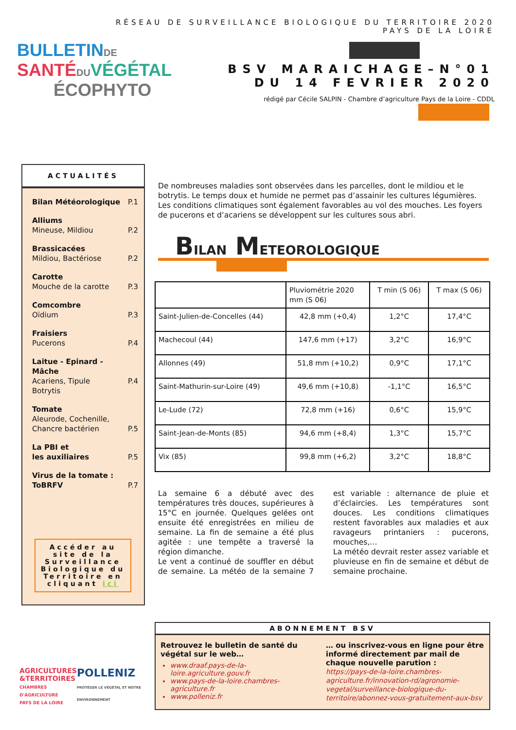RÉSEAU DE SURVEILLANCE BIOLOGIQUE DU TERRITOIRE 2020
PAYS DE LA LOIRE
BULLETIN DE
SANTÉ DU VÉGÉTAL
ÉCOPHYTO
BSV MARAICHAGE–N°01
DU 14 FEVRIER 2020
rédigé par Cécile SALPIN - Chambre d’agriculture Pays de la Loire - CDDL
ACTUALITÉS
Bilan Météorologique P.1
Alliums
Mineuse, Mildiou
P.2
Brassicacées
Mildiou, Bactériose
P.2
Carotte
Mouche de la carotte
P.3
Comcombre
Oïdium
P.3
Fraisiers
Pucerons
P.4
Laitue - Epinard - Mâche
Acariens, Tipule
Botrytis
P.4
Tomate
Aleurode, Cochenille,
Chancre bactérien
P.5
La PBI et
les auxiliaires
P.5
Virus de la tomate :
ToBRFV
P.7
Accéder au site de la Surveillance Biologique du Territoire en cliquant ici
De nombreuses maladies sont observées dans les parcelles, dont le mildiou et le botrytis. Le temps doux et humide ne permet pas d’assainir les cultures légumières.
Les conditions climatiques sont également favorables au vol des mouches. Les foyers de pucerons et d’acariens se développent sur les cultures sous abri.
BILAN METEOROLOGIQUE
| | Pluviométrie 2020 mm (S 06) | T min (S 06) | T max (S 06) |
| --- | --- | --- | --- |
| Saint-Julien-de-Concelles (44) | 42,8 mm (+0,4) | 1,2°C | 17,4°C |
| Machecoul (44) | 147,6 mm (+17) | 3,2°C | 16,9°C |
| Allonnes (49) | 51,8 mm (+10,2) | 0,9°C | 17,1°C |
| Saint-Mathurin-sur-Loire (49) | 49,6 mm (+10,8) | -1,1°C | 16,5°C |
| Le-Lude (72) | 72,8 mm (+16) | 0,6°C | 15,9°C |
| Saint-Jean-de-Monts (85) | 94,6 mm (+8,4) | 1,3°C | 15,7°C |
| Vix (85) | 99,8 mm (+6,2) | 3,2°C | 18,8°C |
La semaine 6 a débuté avec des températures très douces, supérieures à 15°C en journée. Quelques gelées ont ensuite été enregistrées en milieu de semaine. La fin de semaine a été plus agitée : une tempête a traversé la région dimanche.
Le vent a continué de souffler en début de semaine. La météo de la semaine 7 est variable : alternance de pluie et d’éclaircies. Les températures sont douces. Les conditions climatiques restent favorables aux maladies et aux ravageurs printaniers : pucerons, mouches,…
La météo devrait rester assez variable et pluvieuse en fin de semaine et début de semaine prochaine.
AGRICULTURES
&TERRITOIRES
CHAMBRES D'AGRICULTURE
PAYS DE LA LOIRE
POLLENIZ
PROTÉGER LE VÉGÉTAL ET NOTRE ENVIRONNEMENT
ABONNEMENT BSV
Retrouvez le bulletin de santé du végétal sur le web…
www.draaf.pays-de-la-loire.agriculture.gouv.fr
www.pays-de-la-loire.chambres-agriculture.fr
www.polleniz.fr
… ou inscrivez-vous en ligne pour être informé directement par mail de chaque nouvelle parution :
https://pays-de-la-loire.chambres-agriculture.fr/innovation-rd/agronomie-vegetal/surveillance-biologique-du-territoire/abonnez-vous-gratuitement-aux-bsv